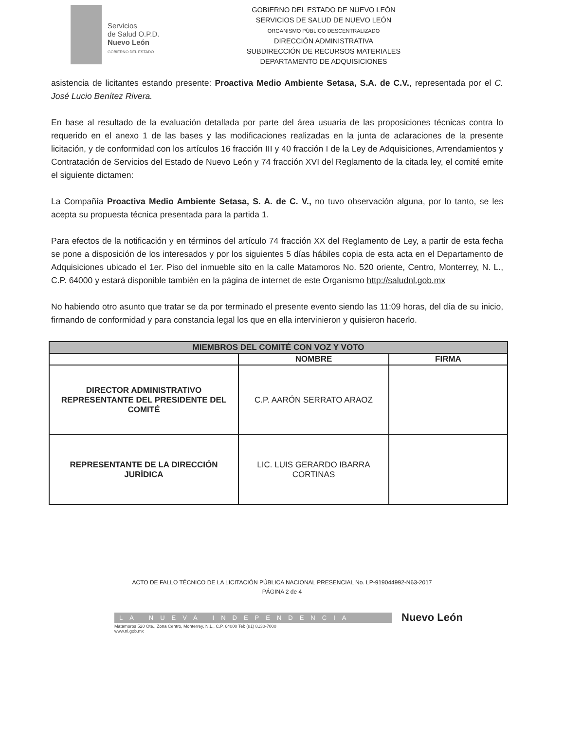Servicios
de Salud O.P.D.
Nuevo León
GOBIERNO DEL ESTADO
GOBIERNO DEL ESTADO DE NUEVO LEÓN
SERVICIOS DE SALUD DE NUEVO LEÓN
ORGANISMO PÚBLICO DESCENTRALIZADO
DIRECCIÓN ADMINISTRATIVA
SUBDIRECCIÓN DE RECURSOS MATERIALES
DEPARTAMENTO DE ADQUISICIONES
asistencia de licitantes estando presente: Proactiva Medio Ambiente Setasa, S.A. de C.V., representada por el C. José Lucio Benítez Rivera.
En base al resultado de la evaluación detallada por parte del área usuaria de las proposiciones técnicas contra lo requerido en el anexo 1 de las bases y las modificaciones realizadas en la junta de aclaraciones de la presente licitación, y de conformidad con los artículos 16 fracción III y 40 fracción I de la Ley de Adquisiciones, Arrendamientos y Contratación de Servicios del Estado de Nuevo León y 74 fracción XVI del Reglamento de la citada ley, el comité emite el siguiente dictamen:
La Compañía Proactiva Medio Ambiente Setasa, S. A. de C. V., no tuvo observación alguna, por lo tanto, se les acepta su propuesta técnica presentada para la partida 1.
Para efectos de la notificación y en términos del artículo 74 fracción XX del Reglamento de Ley, a partir de esta fecha se pone a disposición de los interesados y por los siguientes 5 días hábiles copia de esta acta en el Departamento de Adquisiciones ubicado el 1er. Piso del inmueble sito en la calle Matamoros No. 520 oriente, Centro, Monterrey, N. L., C.P. 64000 y estará disponible también en la página de internet de este Organismo http://saludnl.gob.mx
No habiendo otro asunto que tratar se da por terminado el presente evento siendo las 11:09 horas, del día de su inicio, firmando de conformidad y para constancia legal los que en ella intervinieron y quisieron hacerlo.
| MIEMBROS DEL COMITÉ CON VOZ Y VOTO | | |
| --- | --- | --- |
| | NOMBRE | FIRMA |
| DIRECTOR ADMINISTRATIVO REPRESENTANTE DEL PRESIDENTE DEL COMITÉ | C.P. AARÓN SERRATO ARAOZ | |
| REPRESENTANTE DE LA DIRECCIÓN JURÍDICA | LIC. LUIS GERARDO IBARRA CORTINAS | |
ACTO DE FALLO TÉCNICO DE LA LICITACIÓN PÚBLICA NACIONAL PRESENCIAL No. LP-919044992-N63-2017
PÁGINA 2 de 4
LA NUEVA INDEPENDENCIA
Nuevo León
Matamoros 520 Ote., Zona Centro, Monterrey, N.L., C.P. 64000 Tel: (81) 8130-7000
www.nl.gob.mx